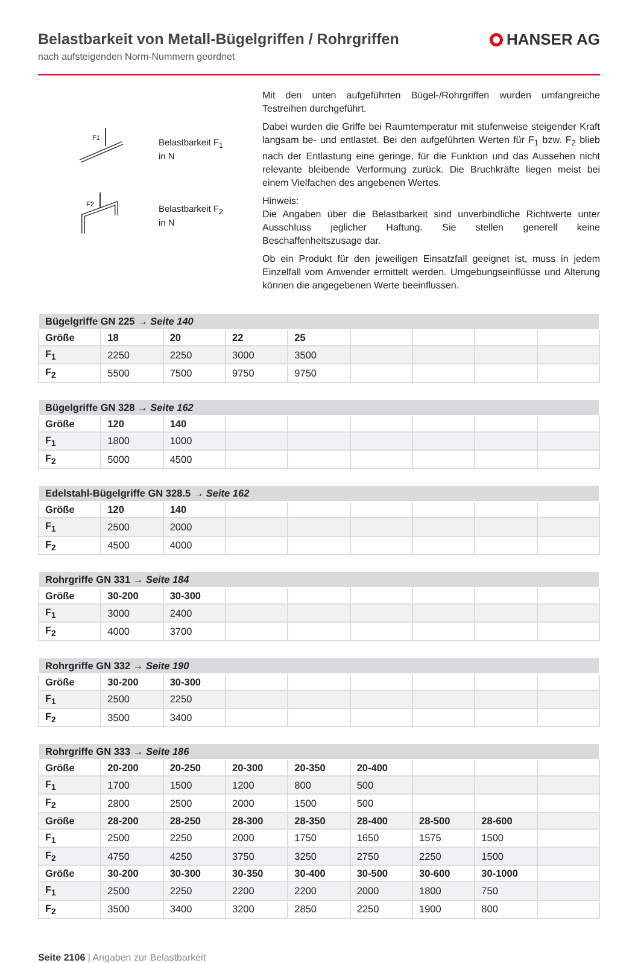Belastbarkeit von Metall-Bügelgriffen / Rohrgriffen
nach aufsteigenden Norm-Nummern geordnet
HANSER AG
F1
Belastbarkeit F<sub>1</sub>
in N
F2
Belastbarkeit F<sub>2</sub>
in N
Mit den unten aufgeführten Bügel-/Rohrgriffen wurden umfangreiche Testreihen durchgeführt.
Dabei wurden die Griffe bei Raumtemperatur mit stufenweise steigender Kraft langsam be- und entlastet. Bei den aufgeführten Werten für F<sub>1</sub> bzw. F<sub>2</sub> blieb nach der Entlastung eine geringe, für die Funktion und das Aussehen nicht relevante bleibende Verformung zurück. Die Bruchkräfte liegen meist bei einem Vielfachen des angebenen Wertes.
Hinweis:
Die Angaben über die Belastbarkeit sind unverbindliche Richtwerte unter Ausschluss jeglicher Haftung. Sie stellen generell keine Beschaffenheitszusage dar.
Ob ein Produkt für den jeweiligen Einsatzfall geeignet ist, muss in jedem Einzelfall vom Anwender ermittelt werden. Umgebungseinflüsse und Alterung können die angegebenen Werte beeinflussen.
| Bügelgriffe GN 225 → Seite 140 | | | | | | | | |
| --- | --- | --- | --- | --- | --- | --- | --- | --- |
| Größe | 18 | 20 | 22 | 25 | | | | |
| F<sub>1</sub> | 2250 | 2250 | 3000 | 3500 | | | | |
| F<sub>2</sub> | 5500 | 7500 | 9750 | 9750 | | | | |
| Bügelgriffe GN 328 → Seite 162 | | | | | | | | |
| --- | --- | --- | --- | --- | --- | --- | --- | --- |
| Größe | 120 | 140 | | | | | | |
| F<sub>1</sub> | 1800 | 1000 | | | | | | |
| F<sub>2</sub> | 5000 | 4500 | | | | | | |
| Edelstahl-Bügelgriffe GN 328.5 → Seite 162 | | | | | | | | |
| --- | --- | --- | --- | --- | --- | --- | --- | --- |
| Größe | 120 | 140 | | | | | | |
| F<sub>1</sub> | 2500 | 2000 | | | | | | |
| F<sub>2</sub> | 4500 | 4000 | | | | | | |
| Rohrgriffe GN 331 → Seite 184 | | | | | | | | |
| --- | --- | --- | --- | --- | --- | --- | --- | --- |
| Größe | 30-200 | 30-300 | | | | | | |
| F<sub>1</sub> | 3000 | 2400 | | | | | | |
| F<sub>2</sub> | 4000 | 3700 | | | | | | |
| Rohrgriffe GN 332 → Seite 190 | | | | | | | | |
| --- | --- | --- | --- | --- | --- | --- | --- | --- |
| Größe | 30-200 | 30-300 | | | | | | |
| F<sub>1</sub> | 2500 | 2250 | | | | | | |
| F<sub>2</sub> | 3500 | 3400 | | | | | | |
| Rohrgriffe GN 333 → Seite 186 | | | | | | | | |
| --- | --- | --- | --- | --- | --- | --- | --- | --- |
| Größe | 20-200 | 20-250 | 20-300 | 20-350 | 20-400 | | | |
| F<sub>1</sub> | 1700 | 1500 | 1200 | 800 | 500 | | | |
| F<sub>2</sub> | 2800 | 2500 | 2000 | 1500 | 500 | | | |
| Größe | 28-200 | 28-250 | 28-300 | 28-350 | 28-400 | 28-500 | 28-600 | |
| F<sub>1</sub> | 2500 | 2250 | 2000 | 1750 | 1650 | 1575 | 1500 | |
| F<sub>2</sub> | 4750 | 4250 | 3750 | 3250 | 2750 | 2250 | 1500 | |
| Größe | 30-200 | 30-300 | 30-350 | 30-400 | 30-500 | 30-600 | 30-1000 | |
| F<sub>1</sub> | 2500 | 2250 | 2200 | 2200 | 2000 | 1800 | 750 | |
| F<sub>2</sub> | 3500 | 3400 | 3200 | 2850 | 2250 | 1900 | 800 | |
Seite 2106 | Angaben zur Belastbarkeit